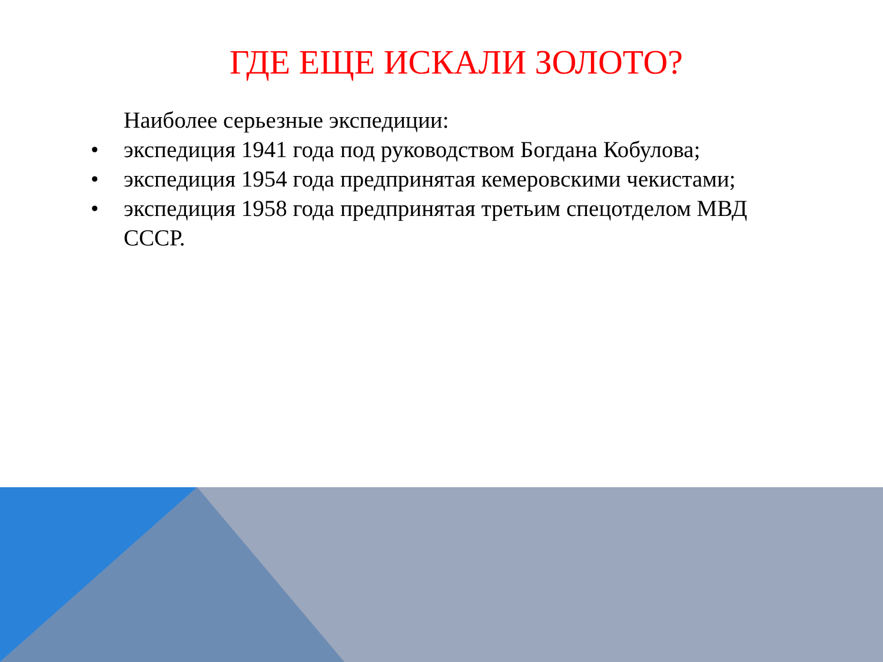ГДЕ ЕЩЕ ИСКАЛИ ЗОЛОТО?
Наиболее серьезные экспедиции:
• экспедиция 1941 года под руководством Богдана Кобулова;
• экспедиция 1954 года предпринятая кемеровскими чекистами;
• экспедиция 1958 года предпринятая третьим спецотделом МВД СССР.